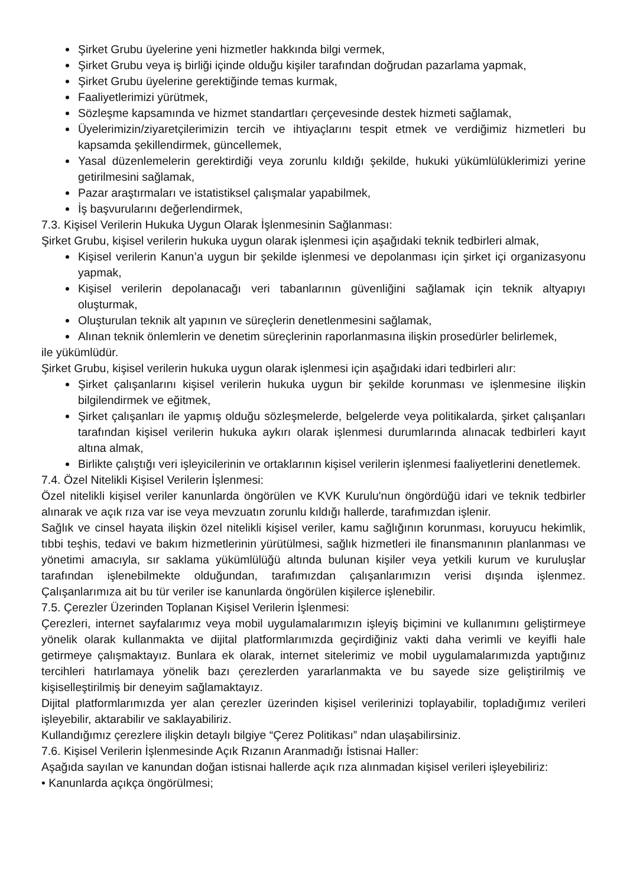Şirket Grubu üyelerine yeni hizmetler hakkında bilgi vermek,
Şirket Grubu veya iş birliği içinde olduğu kişiler tarafından doğrudan pazarlama yapmak,
Şirket Grubu üyelerine gerektiğinde temas kurmak,
Faaliyetlerimizi yürütmek,
Sözleşme kapsamında ve hizmet standartları çerçevesinde destek hizmeti sağlamak,
Üyelerimizin/ziyaretçilerimizin tercih ve ihtiyaçlarını tespit etmek ve verdiğimiz hizmetleri bu kapsamda şekillendirmek, güncellemek,
Yasal düzenlemelerin gerektirdiği veya zorunlu kıldığı şekilde, hukuki yükümlülüklerimizi yerine getirilmesini sağlamak,
Pazar araştırmaları ve istatistiksel çalışmalar yapabilmek,
İş başvurularını değerlendirmek,
7.3. Kişisel Verilerin Hukuka Uygun Olarak İşlenmesinin Sağlanması:
Şirket Grubu, kişisel verilerin hukuka uygun olarak işlenmesi için aşağıdaki teknik tedbirleri almak,
Kişisel verilerin Kanun’a uygun bir şekilde işlenmesi ve depolanması için şirket içi organizasyonu yapmak,
Kişisel verilerin depolanacağı veri tabanlarının güvenliğini sağlamak için teknik altyapıyı oluşturmak,
Oluşturulan teknik alt yapının ve süreçlerin denetlenmesini sağlamak,
Alınan teknik önlemlerin ve denetim süreçlerinin raporlanmasına ilişkin prosedürler belirlemek,
ile yükümlüdür.
Şirket Grubu, kişisel verilerin hukuka uygun olarak işlenmesi için aşağıdaki idari tedbirleri alır:
Şirket çalışanlarını kişisel verilerin hukuka uygun bir şekilde korunması ve işlenmesine ilişkin bilgilendirmek ve eğitmek,
Şirket çalışanları ile yapmış olduğu sözleşmelerde, belgelerde veya politikalarda, şirket çalışanları tarafından kişisel verilerin hukuka aykırı olarak işlenmesi durumlarında alınacak tedbirleri kayıt altına almak,
Birlikte çalıştığı veri işleyicilerinin ve ortaklarının kişisel verilerin işlenmesi faaliyetlerini denetlemek.
7.4. Özel Nitelikli Kişisel Verilerin İşlenmesi:
Özel nitelikli kişisel veriler kanunlarda öngörülen ve KVK Kurulu'nun öngördüğü idari ve teknik tedbirler alınarak ve açık rıza var ise veya mevzuatın zorunlu kıldığı hallerde, tarafımızdan işlenir.
Sağlık ve cinsel hayata ilişkin özel nitelikli kişisel veriler, kamu sağlığının korunması, koruyucu hekimlik, tıbbi teşhis, tedavi ve bakım hizmetlerinin yürütülmesi, sağlık hizmetleri ile finansmanının planlanması ve yönetimi amacıyla, sır saklama yükümlülüğü altında bulunan kişiler veya yetkili kurum ve kuruluşlar tarafından işlenebilmekte olduğundan, tarafımızdan çalışanlarımızın verisi dışında işlenmez. Çalışanlarımıza ait bu tür veriler ise kanunlarda öngörülen kişilerce işlenebilir.
7.5. Çerezler Üzerinden Toplanan Kişisel Verilerin İşlenmesi:
Çerezleri, internet sayfalarımız veya mobil uygulamalarımızın işleyiş biçimini ve kullanımını geliştirmeye yönelik olarak kullanmakta ve dijital platformlarımızda geçirdiğiniz vakti daha verimli ve keyifli hale getirmeye çalışmaktayız. Bunlara ek olarak, internet sitelerimiz ve mobil uygulamalarımızda yaptığınız tercihleri hatırlamaya yönelik bazı çerezlerden yararlanmakta ve bu sayede size geliştirilmiş ve kişiselleştirilmiş bir deneyim sağlamaktayız.
Dijital platformlarımızda yer alan çerezler üzerinden kişisel verilerinizi toplayabilir, topladığımız verileri işleyebilir, aktarabilir ve saklayabiliriz.
Kullandığımız çerezlere ilişkin detaylı bilgiye “Çerez Politikası” ndan ulaşabilirsiniz.
7.6. Kişisel Verilerin İşlenmesinde Açık Rızanın Aranmadığı İstisnai Haller:
Aşağıda sayılan ve kanundan doğan istisnai hallerde açık rıza alınmadan kişisel verileri işleyebiliriz:
• Kanunlarda açıkça öngörülmesi;